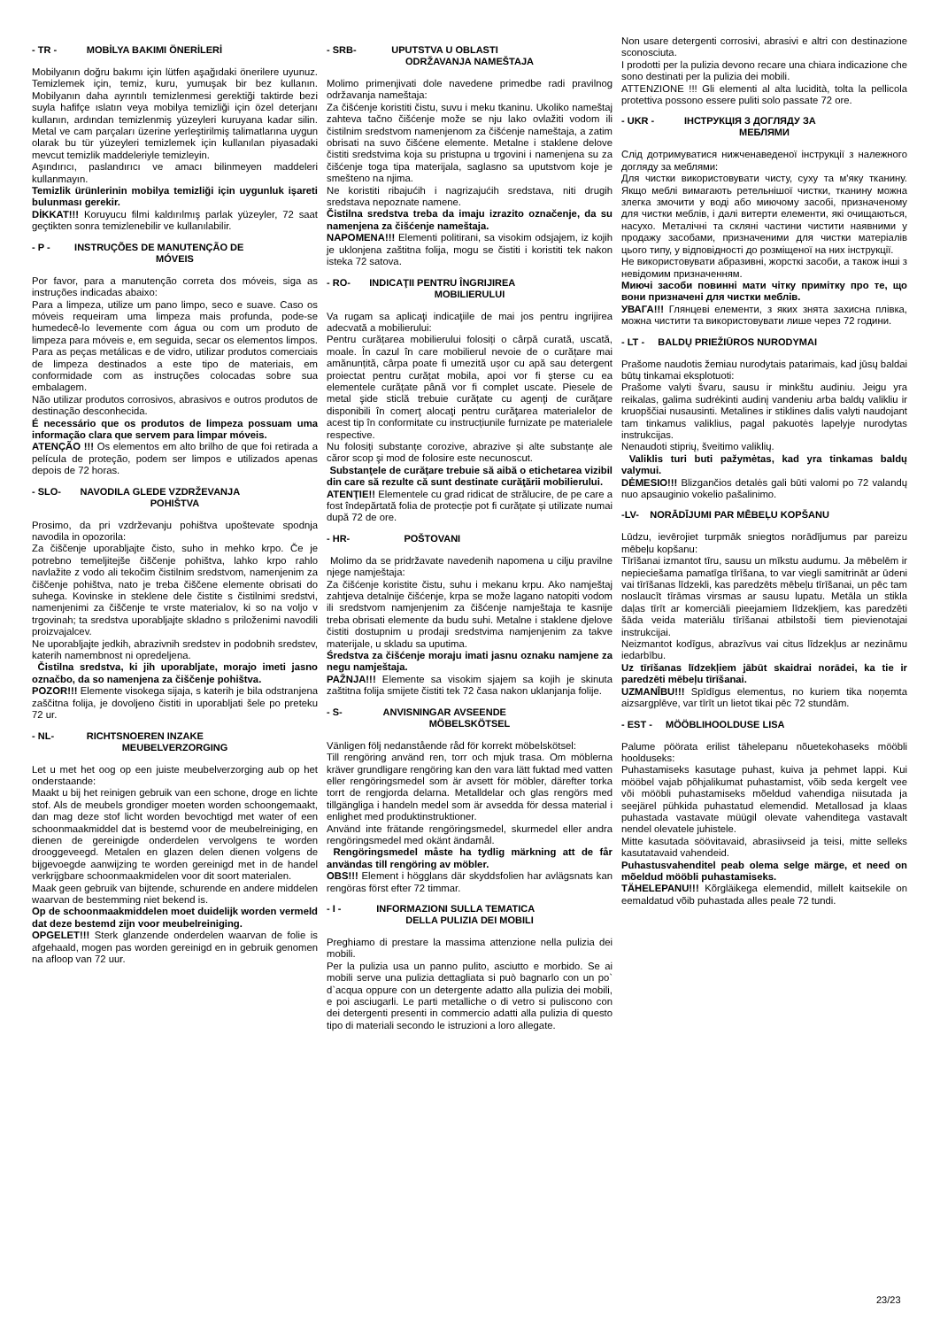- TR - MOBİLYA BAKIMI ÖNERİLERİ
Mobilyanın doğru bakımı için lütfen aşağıdaki önerilere uyunuz. Temizlemek için, temiz, kuru, yumuşak bir bez kullanın. Mobilyanın daha ayrıntılı temizlenmesi gerektiği taktirde bezi suyla hafifçe ıslatın veya mobilya temizliği için özel deterjanı kullanın, ardından temizlenmiş yüzeyleri kuruyana kadar silin. Metal ve cam parçaları üzerine yerleştirilmiş talimatlarına uygun olarak bu tür yüzeyleri temizlemek için kullanılan piyasadaki mevcut temizlik maddeleriyle temizleyin.
Aşındırıcı, paslandırıcı ve amacı bilinmeyen maddeleri kullanmayın.
Temizlik ürünlerinin mobilya temizliği için uygunluk işareti bulunması gerekir.
DİKKAT!!! Koruyucu filmi kaldırılmış parlak yüzeyler, 72 saat geçtikten sonra temizlenebilir ve kullanılabilir.
- P - INSTRUÇÕES DE MANUTENÇÃO DE
MÓVEIS
Por favor, para a manutenção correta dos móveis, siga as instruções indicadas abaixo:
Para a limpeza, utilize um pano limpo, seco e suave. Caso os móveis requeiram uma limpeza mais profunda, pode-se humedecê-lo levemente com água ou com um produto de limpeza para móveis e, em seguida, secar os elementos limpos. Para as peças metálicas e de vidro, utilizar produtos comerciais de limpeza destinados a este tipo de materiais, em conformidade com as instruções colocadas sobre sua embalagem.
Não utilizar produtos corrosivos, abrasivos e outros produtos de destinação desconhecida.
É necessário que os produtos de limpeza possuam uma informação clara que servem para limpar móveis.
ATENÇÃO !!! Os elementos em alto brilho de que foi retirada a película de proteção, podem ser limpos e utilizados apenas depois de 72 horas.
- SLO- NAVODILA GLEDE VZDRŽEVANJA
POHIŠTVA
Prosimo, da pri vzdrževanju pohištva upoštevate spodnja navodila in opozorila:
Za čiščenje uporabljajte čisto, suho in mehko krpo. Če je potrebno temeljitejše čiščenje pohištva, lahko krpo rahlo navlažite z vodo ali tekočim čistilnim sredstvom, namenjenim za čiščenje pohištva, nato je treba čiščene elemente obrisati do suhega. Kovinske in steklene dele čistite s čistilnimi sredstvi, namenjenimi za čiščenje te vrste materialov, ki so na voljo v trgovinah; ta sredstva uporabljajte skladno s priloženimi navodili proizvajalcev.
Ne uporabljajte jedkih, abrazivnih sredstev in podobnih sredstev, katerih namembnost ni opredeljena.
Čistilna sredstva, ki jih uporabljate, morajo imeti jasno označbo, da so namenjena za čiščenje pohištva.
POZOR!!! Elemente visokega sijaja, s katerih je bila odstranjena zaščitna folija, je dovoljeno čistiti in uporabljati šele po preteku 72 ur.
- NL- RICHTSNOEREN INZAKE
MEUBELVERZORGING
Let u met het oog op een juiste meubelverzorging aub op het onderstaande:
Maakt u bij het reinigen gebruik van een schone, droge en lichte stof. Als de meubels grondiger moeten worden schoongemaakt, dan mag deze stof licht worden bevochtigd met water of een schoonmaakmiddel dat is bestemd voor de meubelreiniging, en dienen de gereinigde onderdelen vervolgens te worden drooggeveegd. Metalen en glazen delen dienen volgens de bijgevoegde aanwijzing te worden gereinigd met in de handel verkrijgbare schoonmaakmidelen voor dit soort materialen.
Maak geen gebruik van bijtende, schurende en andere middelen waarvan de bestemming niet bekend is.
Op de schoonmaakmiddelen moet duidelijk worden vermeld dat deze bestemd zijn voor meubelreiniging.
OPGELET!!! Sterk glanzende onderdelen waarvan de folie is afgehaald, mogen pas worden gereinigd en in gebruik genomen na afloop van 72 uur.
- SRB- UPUTSTVA U OBLASTI
ODRŽAVANJA NAMEŠTAJA
Molimo primenjivati dole navedene primedbe radi pravilnog održavanja nameštaja:
Za čišćenje koristiti čistu, suvu i meku tkaninu. Ukoliko nameštaj zahteva tačno čišćenje može se nju lako ovlažiti vodom ili čistilnim sredstvom namenjenom za čišćenje nameštaja, a zatim obrisati na suvo čišćene elemente. Metalne i staklene delove čistiti sredstvima koja su pristupna u trgovini i namenjena su za čišćenje toga tipa materijala, saglasno sa uputstvom koje je smešteno na njima.
Ne koristiti ribajućih i nagrizajućih sredstava, niti drugih sredstava nepoznate namene.
Čistilna sredstva treba da imaju izrazito označenje, da su namenjena za čišćenje nameštaja.
NAPOMENA!!! Elementi politirani, sa visokim odsjajem, iz kojih je uklonjena zaštitna folija, mogu se čistiti i koristiti tek nakon isteka 72 satova.
- RO- INDICAŢII PENTRU ÎNGRIJIREA
MOBILIERULUI
Va rugam sa aplicaţi indicaţiile de mai jos pentru ingrijirea adecvată a mobilierului:
Pentru curățarea mobilierului folosiți o cârpă curată, uscată, moale. În cazul în care mobilierul nevoie de o curățare mai amănunțită, cârpa poate fi umezită ușor cu apă sau detergent proiectat pentru curățat mobila, apoi vor fi şterse cu ea elementele curățate până vor fi complet uscate. Piesele de metal şide sticlă trebuie curățate cu agenţi de curăţare disponibili în comerţ alocaţi pentru curăţarea materialelor de acest tip în conformitate cu instrucțiunile furnizate pe materialele respective.
Nu folosiți substanțe corozive, abrazive și alte substanțe ale căror scop şi mod de folosire este necunoscut.
Substanţele de curăţare trebuie să aibă o etichetarea vizibil din care să rezulte că sunt destinate curăţării mobilierului.
ATENŢIE!! Elementele cu grad ridicat de strălucire, de pe care a fost îndepărtată folia de protecție pot fi curățate și utilizate numai după 72 de ore.
- HR- POŠTOVANI
Molimo da se pridržavate navedenih napomena u cilju pravilne njege namještaja:
Za čišćenje koristite čistu, suhu i mekanu krpu. Ako namještaj zahtjeva detalnije čišćenje, krpa se može lagano natopiti vodom ili sredstvom namjenjenim za čišćenje namještaja te kasnije treba obrisati elemente da budu suhi. Metalne i staklene djelove čistiti dostupnim u prodaji sredstvima namjenjenim za takve materijale, u skladu sa uputima.
Średstva za čišćenje moraju imati jasnu oznaku namjene za negu namještaja.
PAŽNJA!!! Elemente sa visokim sjajem sa kojih je skinuta zaštitna folija smijete čistiti tek 72 časa nakon uklanjanja folije.
- S- ANVISNINGAR AVSEENDE
MÖBELSKÖTSEL
Vänligen följ nedanstående råd för korrekt möbelskötsel:
Till rengöring använd ren, torr och mjuk trasa. Om möblerna kräver grundligare rengöring kan den vara lätt fuktad med vatten eller rengöringsmedel som är avsett för möbler, därefter torka torrt de rengjorda delarna. Metalldelar och glas rengörs med tillgängliga i handeln medel som är avsedda för dessa material i enlighet med produktinstruktioner.
Använd inte frätande rengöringsmedel, skurmedel eller andra rengöringsmedel med okänt ändamål.
Rengöringsmedel måste ha tydlig märkning att de får användas till rengöring av möbler.
OBS!!! Element i högglans där skyddsfolien har avlägsnats kan rengöras först efter 72 timmar.
- I - INFORMAZIONI SULLA TEMATICA
DELLA PULIZIA DEI MOBILI
Preghiamo di prestare la massima attenzione nella pulizia dei mobili.
Per la pulizia usa un panno pulito, asciutto e morbido. Se ai mobili serve una pulizia dettagliata si può bagnarlo con un po` d`acqua oppure con un detergente adatto alla pulizia dei mobili, e poi asciugarli. Le parti metalliche o di vetro si puliscono con dei detergenti presenti in commercio adatti alla pulizia di questo tipo di materiali secondo le istruzioni a loro allegate.
Non usare detergenti corrosivi, abrasivi e altri con destinazione sconosciuta.
I prodotti per la pulizia devono recare una chiara indicazione che sono destinati per la pulizia dei mobili.
ATTENZIONE !!! Gli elementi al alta lucidità, tolta la pellicola protettiva possono essere puliti solo passate 72 ore.
- UKR - ІНСТРУКЦІЯ З ДОГЛЯДУ ЗА
МЕБЛЯМИ
Слід дотримуватися нижченаведеної інструкції з належного догляду за меблями:
Для чистки використовувати чисту, суху та м'яку тканину. Якщо меблі вимагають ретельнішої чистки, тканину можна злегка змочити у воді або миючому засобі, призначеному для чистки меблів, і далі витерти елементи, які очищаються, насухо. Металічні та скляні частини чистити наявними у продажу засобами, призначеними для чистки матеріалів цього типу, у відповідності до розміщеної на них інструкції.
Не використовувати абразивні, жорсткі засоби, а також інші з невідомим призначенням.
Миючі засоби повинні мати чітку примітку про те, що вони призначені для чистки меблів.
УВАГА!!! Глянцеві елементи, з яких знята захисна плівка, можна чистити та використовувати лише через 72 години.
- LT - BALDŲ PRIEŽIŪROS NURODYMAI
Prašome naudotis žemiau nurodytais patarimais, kad jūsų baldai būtų tinkamai eksplotuoti:
Prašome valyti švaru, sausu ir minkštu audiniu. Jeigu yra reikalas, galima sudrėkinti audinį vandeniu arba baldų valikliu ir kruopščiai nusausinti. Metalines ir stiklines dalis valyti naudojant tam tinkamus valiklius, pagal pakuotės lapelyje nurodytas instrukcijas.
Nenaudoti stiprių, šveitimo valiklių.
Valiklis turi buti pažymėtas, kad yra tinkamas baldų valymui.
DĖMESIO!!! Blizgančios detalės gali būti valomi po 72 valandų nuo apsauginio vokelio pašalinimo.
-LV- NORĀDĪJUMI PAR MĒBEĻU KOPŠANU
Lūdzu, ievērojiet turpmāk sniegtos norādījumus par pareizu mēbeļu kopšanu:
Tīrīšanai izmantot tīru, sausu un mīkstu audumu. Ja mēbelēm ir nepieciešama pamatīga tīrīšana, to var viegli samitrināt ar ūdeni vai tīrīšanas līdzekli, kas paredzēts mēbeļu tīrīšanai, un pēc tam noslaucīt tīrāmas virsmas ar sausu lupatu. Metāla un stikla daļas tīrīt ar komerciāli pieejamiem līdzekļiem, kas paredzēti šāda veida materiālu tīrīšanai atbilstoši tiem pievienotajai instrukcijai.
Neizmantot kodīgus, abrazīvus vai citus līdzekļus ar nezināmu iedarbību.
Uz tīrīšanas līdzekļiem jābūt skaidrai norādei, ka tie ir paredzēti mēbeļu tīrīšanai.
UZMANĪBU!!! Spīdīgus elementus, no kuriem tika noņemta aizsargplēve, var tīrīt un lietot tikai pēc 72 stundām.
- EST - MÖÖBLIHOOLDUSE LISA
Palume pöörata erilist tähelepanu nõuetekohaseks mööbli hoolduseks:
Puhastamiseks kasutage puhast, kuiva ja pehmet lappi. Kui mööbel vajab põhjalikumat puhastamist, võib seda kergelt vee või mööbli puhastamiseks mõeldud vahendiga niisutada ja seejärel pühkida puhastatud elemendid. Metallosad ja klaas puhastada vastavate müügil olevate vahenditega vastavalt nendel olevatele juhistele.
Mitte kasutada söövitavaid, abrasiivseid ja teisi, mitte selleks kasutatavaid vahendeid.
Puhastusvahenditel peab olema selge märge, et need on mõeldud mööbli puhastamiseks.
TÄHELEPANU!!! Kõrgläikega elemendid, millelt kaitsekile on eemaldatud võib puhastada alles peale 72 tundi.
23/23